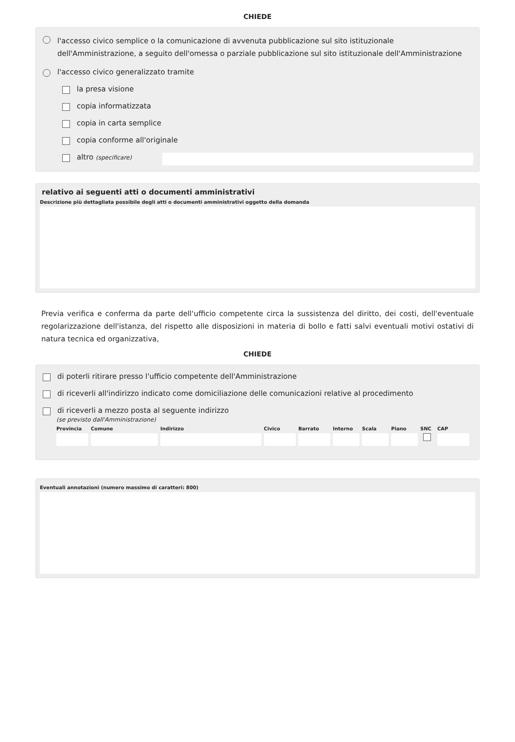CHIEDE
l'accesso civico semplice o la comunicazione di avvenuta pubblicazione sul sito istituzionale dell'Amministrazione, a seguito dell'omessa o parziale pubblicazione sul sito istituzionale dell'Amministrazione
l'accesso civico generalizzato tramite
la presa visione
copia informatizzata
copia in carta semplice
copia conforme all'originale
altro (specificare)
relativo ai seguenti atti o documenti amministrativi
Descrizione più dettagliata possibile degli atti o documenti amministrativi oggetto della domanda
Previa verifica e conferma da parte dell'ufficio competente circa la sussistenza del diritto, dei costi, dell'eventuale regolarizzazione dell'istanza, del rispetto alle disposizioni in materia di bollo e fatti salvi eventuali motivi ostativi di natura tecnica ed organizzativa,
CHIEDE
di poterli ritirare presso l'ufficio competente dell'Amministrazione
di riceverli all'indirizzo indicato come domiciliazione delle comunicazioni relative al procedimento
di riceverli a mezzo posta al seguente indirizzo
(se previsto dall'Amministrazione)
Provincia Comune Indirizzo Civico Barrato Interno Scala Piano SNC CAP
Eventuali annotazioni (numero massimo di caratteri: 800)